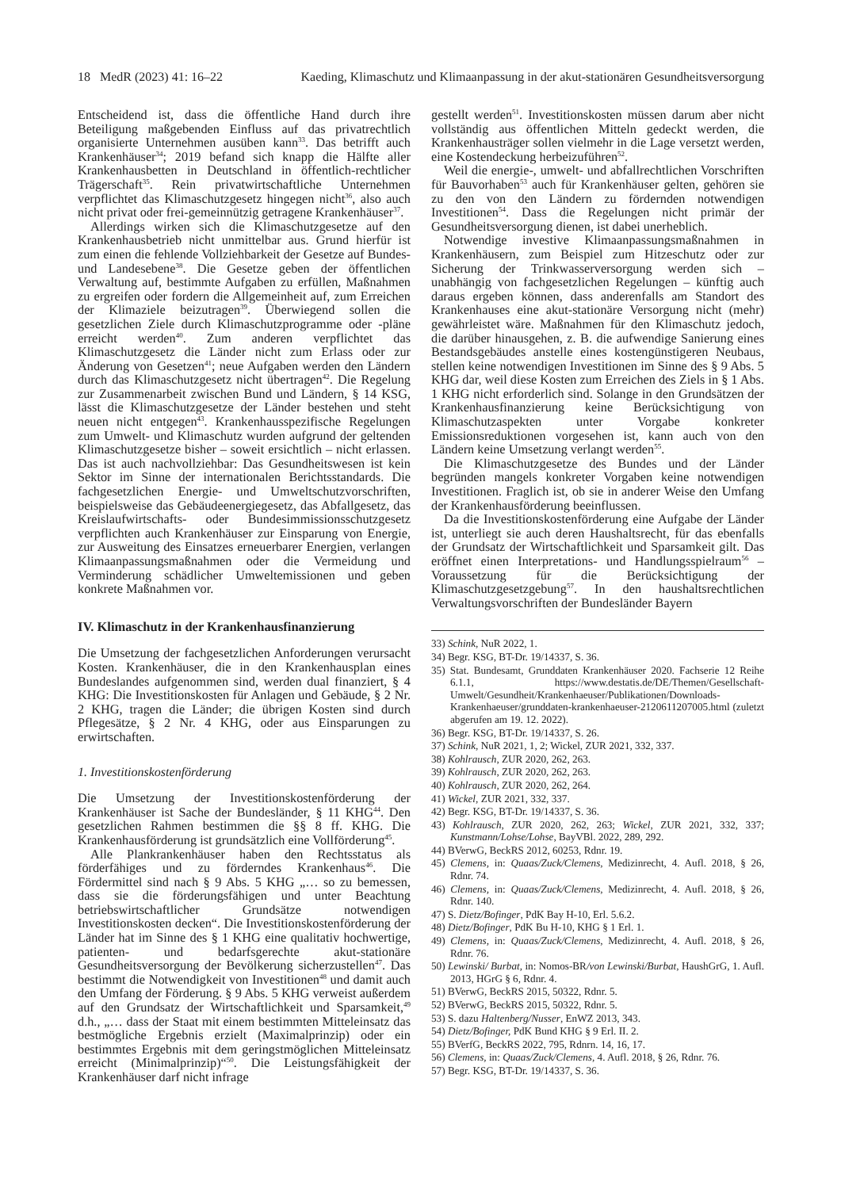18 MedR (2023) 41: 16–22 Kaeding, Klimaschutz und Klimaanpassung in der akut-stationären Gesundheitsversorgung
Entscheidend ist, dass die öffentliche Hand durch ihre Beteiligung maßgebenden Einfluss auf das privatrechtlich organisierte Unternehmen ausüben kann<sup>33</sup>. Das betrifft auch Krankenhäuser<sup>34</sup>; 2019 befand sich knapp die Hälfte aller Krankenhausbetten in Deutschland in öffentlich-rechtlicher Trägerschaft<sup>35</sup>. Rein privatwirtschaftliche Unternehmen verpflichtet das Klimaschutzgesetz hingegen nicht<sup>36</sup>, also auch nicht privat oder frei-gemeinnützig getragene Krankenhäuser<sup>37</sup>.
Allerdings wirken sich die Klimaschutzgesetze auf den Krankenhausbetrieb nicht unmittelbar aus. Grund hierfür ist zum einen die fehlende Vollziehbarkeit der Gesetze auf Bundes- und Landesebene<sup>38</sup>. Die Gesetze geben der öffentlichen Verwaltung auf, bestimmte Aufgaben zu erfüllen, Maßnahmen zu ergreifen oder fordern die Allgemeinheit auf, zum Erreichen der Klimaziele beizutragen<sup>39</sup>. Überwiegend sollen die gesetzlichen Ziele durch Klimaschutzprogramme oder -pläne erreicht werden<sup>40</sup>. Zum anderen verpflichtet das Klimaschutzgesetz die Länder nicht zum Erlass oder zur Änderung von Gesetzen<sup>41</sup>; neue Aufgaben werden den Ländern durch das Klimaschutzgesetz nicht übertragen<sup>42</sup>. Die Regelung zur Zusammenarbeit zwischen Bund und Ländern, § 14 KSG, lässt die Klimaschutzgesetze der Länder bestehen und steht neuen nicht entgegen<sup>43</sup>. Krankenhausspezifische Regelungen zum Umwelt- und Klimaschutz wurden aufgrund der geltenden Klimaschutzgesetze bisher – soweit ersichtlich – nicht erlassen. Das ist auch nachvollziehbar: Das Gesundheitswesen ist kein Sektor im Sinne der internationalen Berichtsstandards. Die fachgesetzlichen Energie- und Umweltschutzvorschriften, beispielsweise das Gebäudeenergiegesetz, das Abfallgesetz, das Kreislaufwirtschafts- oder Bundesimmissionsschutzgesetz verpflichten auch Krankenhäuser zur Einsparung von Energie, zur Ausweitung des Einsatzes erneuerbarer Energien, verlangen Klimaanpassungsmaßnahmen oder die Vermeidung und Verminderung schädlicher Umweltemissionen und geben konkrete Maßnahmen vor.
IV. Klimaschutz in der Krankenhausfinanzierung
Die Umsetzung der fachgesetzlichen Anforderungen verursacht Kosten. Krankenhäuser, die in den Krankenhausplan eines Bundeslandes aufgenommen sind, werden dual finanziert, § 4 KHG: Die Investitionskosten für Anlagen und Gebäude, § 2 Nr. 2 KHG, tragen die Länder; die übrigen Kosten sind durch Pflegesätze, § 2 Nr. 4 KHG, oder aus Einsparungen zu erwirtschaften.
1. Investitionskostenförderung
Die Umsetzung der Investitionskostenförderung der Krankenhäuser ist Sache der Bundesländer, § 11 KHG<sup>44</sup>. Den gesetzlichen Rahmen bestimmen die §§ 8 ff. KHG. Die Krankenhausförderung ist grundsätzlich eine Vollförderung<sup>45</sup>.
Alle Plankrankenhäuser haben den Rechtsstatus als förderfähiges und zu förderndes Krankenhaus<sup>46</sup>. Die Fördermittel sind nach § 9 Abs. 5 KHG „… so zu bemessen, dass sie die förderungsfähigen und unter Beachtung betriebswirtschaftlicher Grundsätze notwendigen Investitionskosten decken“. Die Investitionskostenförderung der Länder hat im Sinne des § 1 KHG eine qualitativ hochwertige, patienten- und bedarfsgerechte akut-stationäre Gesundheitsversorgung der Bevölkerung sicherzustellen<sup>47</sup>. Das bestimmt die Notwendigkeit von Investitionen<sup>48</sup> und damit auch den Umfang der Förderung. § 9 Abs. 5 KHG verweist außerdem auf den Grundsatz der Wirtschaftlichkeit und Sparsamkeit,<sup>49</sup> d.h., „… dass der Staat mit einem bestimmten Mitteleinsatz das bestmögliche Ergebnis erzielt (Maximalprinzip) oder ein bestimmtes Ergebnis mit dem geringstmöglichen Mitteleinsatz erreicht (Minimalprinzip)“<sup>50</sup>. Die Leistungsfähigkeit der Krankenhäuser darf nicht infrage
gestellt werden<sup>51</sup>. Investitionskosten müssen darum aber nicht vollständig aus öffentlichen Mitteln gedeckt werden, die Krankenhausträger sollen vielmehr in die Lage versetzt werden, eine Kostendeckung herbeizuführen<sup>52</sup>.
Weil die energie-, umwelt- und abfallrechtlichen Vorschriften für Bauvorhaben<sup>53</sup> auch für Krankenhäuser gelten, gehören sie zu den von den Ländern zu fördernden notwendigen Investitionen<sup>54</sup>. Dass die Regelungen nicht primär der Gesundheitsversorgung dienen, ist dabei unerheblich.
Notwendige investive Klimaanpassungsmaßnahmen in Krankenhäusern, zum Beispiel zum Hitzeschutz oder zur Sicherung der Trinkwasserversorgung werden sich – unabhängig von fachgesetzlichen Regelungen – künftig auch daraus ergeben können, dass anderenfalls am Standort des Krankenhauses eine akut-stationäre Versorgung nicht (mehr) gewährleistet wäre. Maßnahmen für den Klimaschutz jedoch, die darüber hinausgehen, z. B. die aufwendige Sanierung eines Bestandsgebäudes anstelle eines kostengünstigeren Neubaus, stellen keine notwendigen Investitionen im Sinne des § 9 Abs. 5 KHG dar, weil diese Kosten zum Erreichen des Ziels in § 1 Abs. 1 KHG nicht erforderlich sind. Solange in den Grundsätzen der Krankenhausfinanzierung keine Berücksichtigung von Klimaschutzaspekten unter Vorgabe konkreter Emissionsreduktionen vorgesehen ist, kann auch von den Ländern keine Umsetzung verlangt werden<sup>55</sup>.
Die Klimaschutzgesetze des Bundes und der Länder begründen mangels konkreter Vorgaben keine notwendigen Investitionen. Fraglich ist, ob sie in anderer Weise den Umfang der Krankenhausförderung beeinflussen.
Da die Investitionskostenförderung eine Aufgabe der Länder ist, unterliegt sie auch deren Haushaltsrecht, für das ebenfalls der Grundsatz der Wirtschaftlichkeit und Sparsamkeit gilt. Das eröffnet einen Interpretations- und Handlungsspielraum<sup>56</sup> – Voraussetzung für die Berücksichtigung der Klimaschutzgesetzgebung<sup>57</sup>. In den haushaltsrechtlichen Verwaltungsvorschriften der Bundesländer Bayern
33) Schink, NuR 2022, 1.
34) Begr. KSG, BT-Dr. 19/14337, S. 36.
35) Stat. Bundesamt, Grunddaten Krankenhäuser 2020. Fachserie 12 Reihe 6.1.1, https://www.destatis.de/DE/Themen/Gesellschaft-Umwelt/Gesundheit/Krankenhaeuser/Publikationen/Downloads-Krankenhaeuser/grunddaten-krankenhaeuser-2120611207005.html (zuletzt abgerufen am 19. 12. 2022).
36) Begr. KSG, BT-Dr. 19/14337, S. 26.
37) Schink, NuR 2021, 1, 2; Wickel, ZUR 2021, 332, 337.
38) Kohlrausch, ZUR 2020, 262, 263.
39) Kohlrausch, ZUR 2020, 262, 263.
40) Kohlrausch, ZUR 2020, 262, 264.
41) Wickel, ZUR 2021, 332, 337.
42) Begr. KSG, BT-Dr. 19/14337, S. 36.
43) Kohlrausch, ZUR 2020, 262, 263; Wickel, ZUR 2021, 332, 337; Kunstmann/Lohse/Lohse, BayVBl. 2022, 289, 292.
44) BVerwG, BeckRS 2012, 60253, Rdnr. 19.
45) Clemens, in: Quaas/Zuck/Clemens, Medizinrecht, 4. Aufl. 2018, § 26, Rdnr. 74.
46) Clemens, in: Quaas/Zuck/Clemens, Medizinrecht, 4. Aufl. 2018, § 26, Rdnr. 140.
47) S. Dietz/Bofinger, PdK Bay H-10, Erl. 5.6.2.
48) Dietz/Bofinger, PdK Bu H-10, KHG § 1 Erl. 1.
49) Clemens, in: Quaas/Zuck/Clemens, Medizinrecht, 4. Aufl. 2018, § 26, Rdnr. 76.
50) Lewinski/ Burbat, in: Nomos-BR/von Lewinski/Burbat, HaushGrG, 1. Aufl. 2013, HGrG § 6, Rdnr. 4.
51) BVerwG, BeckRS 2015, 50322, Rdnr. 5.
52) BVerwG, BeckRS 2015, 50322, Rdnr. 5.
53) S. dazu Haltenberg/Nusser, EnWZ 2013, 343.
54) Dietz/Bofinger, PdK Bund KHG § 9 Erl. II. 2.
55) BVerfG, BeckRS 2022, 795, Rdnrn. 14, 16, 17.
56) Clemens, in: Quaas/Zuck/Clemens, 4. Aufl. 2018, § 26, Rdnr. 76.
57) Begr. KSG, BT-Dr. 19/14337, S. 36.